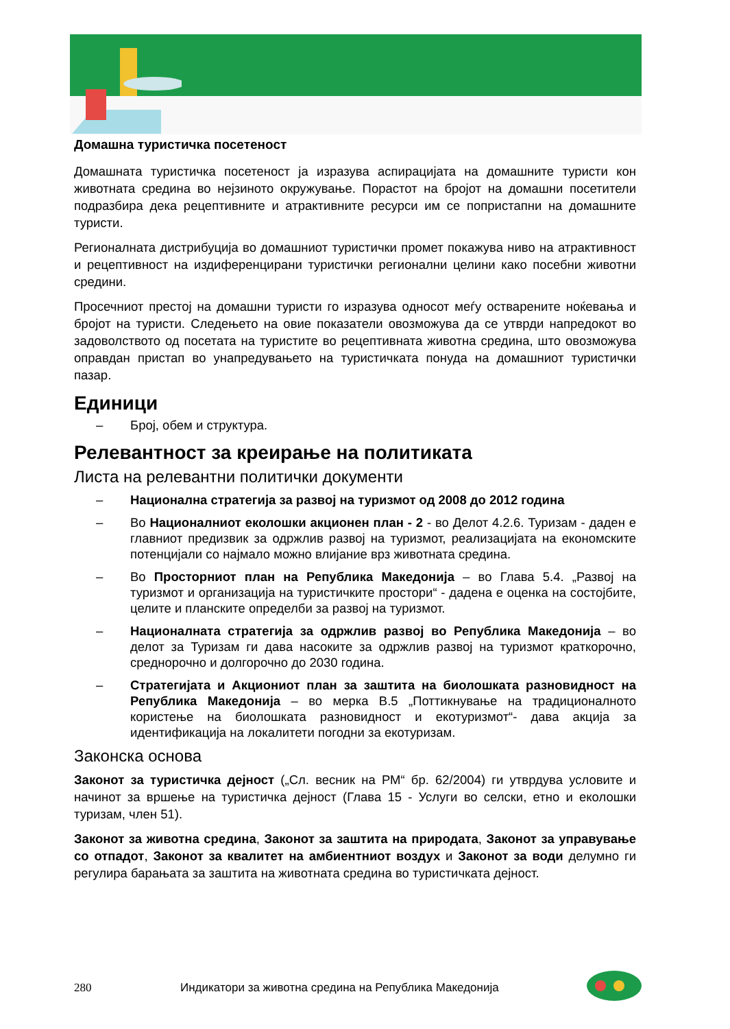Домашна туристичка посетеност
Домашната туристичка посетеност ја изразува аспирацијата на домашните туристи кон животната средина во нејзиното окружување. Порастот на бројот на домашни посетители подразбира дека рецептивните и атрактивните ресурси им се попристапни на домашните туристи.
Регионалната дистрибуција во домашниот туристички промет покажува ниво на атрактивност и рецептивност на издиференцирани туристички регионални целини како посебни животни средини.
Просечниот престој на домашни туристи го изразува односот меѓу остварените ноќевања и бројот на туристи. Следењето на овие показатели овозможува да се утврди напредокот во задоволството од посетата на туристите во рецептивната животна средина, што овозможува оправдан пристап во унапредувањето на туристичката понуда на домашниот туристички пазар.
Единици
– Број, обем и структура.
Релевантност за креирање на политиката
Листа на релевантни политички документи
– Национална стратегија за развој на туризмот од 2008 до 2012 година
– Во Националниот еколошки акционен план - 2 - во Делот 4.2.6. Туризам - даден е главниот предизвик за одржлив развој на туризмот, реализацијата на економските потенцијали со најмало можно влијание врз животната средина.
– Во Просторниот план на Република Македонија – во Глава 5.4. „Развој на туризмот и организација на туристичките простори“ - дадена е оценка на состојбите, целите и планските определби за развој на туризмот.
– Националната стратегија за одржлив развој во Република Македонија – во делот за Туризам ги дава насоките за одржлив развој на туризмот краткорочно, среднорочно и долгорочно до 2030 година.
– Стратегијата и Акциониот план за заштита на биолошката разновидност на Република Македонија – во мерка B.5 „Поттикнување на традиционалното користење на биолошката разновидност и екотуризмот“- дава акција за идентификација на локалитети погодни за екотуризам.
Законска основа
Законот за туристичка дејност („Сл. весник на РМ“ бр. 62/2004) ги утврдува условите и начинот за вршење на туристичка дејност (Глава 15 - Услуги во селски, етно и еколошки туризам, член 51).
Законот за животна средина, Законот за заштита на природата, Законот за управување со отпадот, Законот за квалитет на амбиентниот воздух и Законот за води делумно ги регулира барањата за заштита на животната средина во туристичката дејност.
280 Индикатори за животна средина на Република Македонија